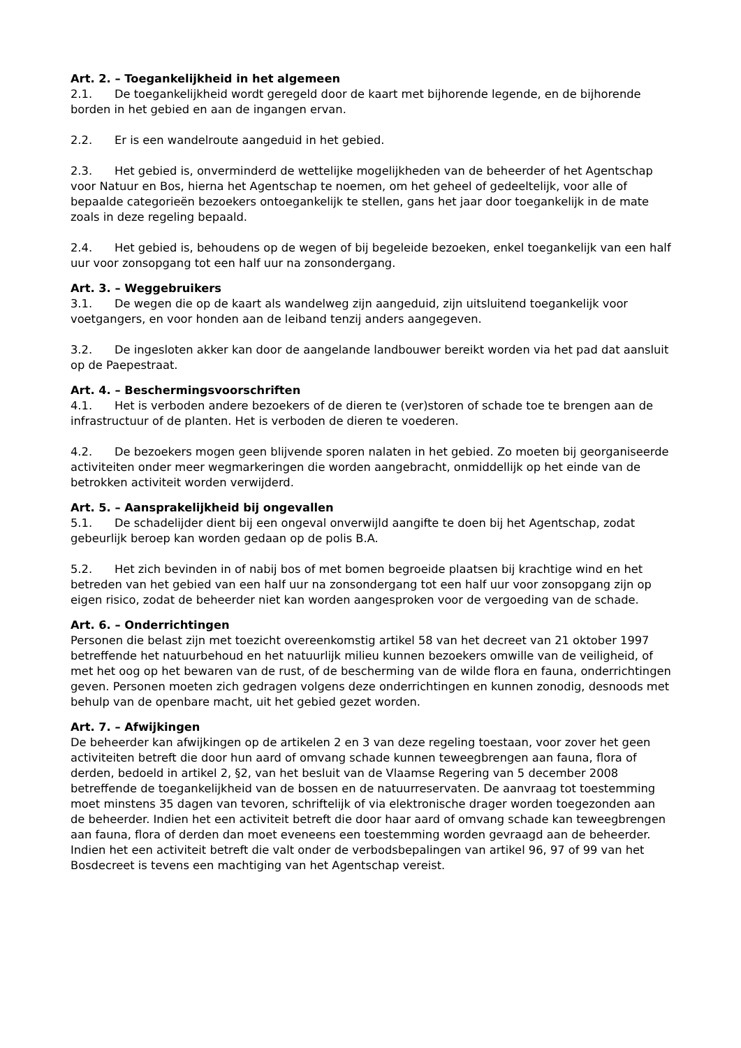Art. 2. – Toegankelijkheid in het algemeen
2.1. De toegankelijkheid wordt geregeld door de kaart met bijhorende legende, en de bijhorende borden in het gebied en aan de ingangen ervan.
2.2. Er is een wandelroute aangeduid in het gebied.
2.3. Het gebied is, onverminderd de wettelijke mogelijkheden van de beheerder of het Agentschap voor Natuur en Bos, hierna het Agentschap te noemen, om het geheel of gedeeltelijk, voor alle of bepaalde categorieën bezoekers ontoegankelijk te stellen, gans het jaar door toegankelijk in de mate zoals in deze regeling bepaald.
2.4. Het gebied is, behoudens op de wegen of bij begeleide bezoeken, enkel toegankelijk van een half uur voor zonsopgang tot een half uur na zonsondergang.
Art. 3. – Weggebruikers
3.1. De wegen die op de kaart als wandelweg zijn aangeduid, zijn uitsluitend toegankelijk voor voetgangers, en voor honden aan de leiband tenzij anders aangegeven.
3.2. De ingesloten akker kan door de aangelande landbouwer bereikt worden via het pad dat aansluit op de Paepestraat.
Art. 4. – Beschermingsvoorschriften
4.1. Het is verboden andere bezoekers of de dieren te (ver)storen of schade toe te brengen aan de infrastructuur of de planten. Het is verboden de dieren te voederen.
4.2. De bezoekers mogen geen blijvende sporen nalaten in het gebied. Zo moeten bij georganiseerde activiteiten onder meer wegmarkeringen die worden aangebracht, onmiddellijk op het einde van de betrokken activiteit worden verwijderd.
Art. 5. – Aansprakelijkheid bij ongevallen
5.1. De schadelijder dient bij een ongeval onverwijld aangifte te doen bij het Agentschap, zodat gebeurlijk beroep kan worden gedaan op de polis B.A.
5.2. Het zich bevinden in of nabij bos of met bomen begroeide plaatsen bij krachtige wind en het betreden van het gebied van een half uur na zonsondergang tot een half uur voor zonsopgang zijn op eigen risico, zodat de beheerder niet kan worden aangesproken voor de vergoeding van de schade.
Art. 6. – Onderrichtingen
Personen die belast zijn met toezicht overeenkomstig artikel 58 van het decreet van 21 oktober 1997 betreffende het natuurbehoud en het natuurlijk milieu kunnen bezoekers omwille van de veiligheid, of met het oog op het bewaren van de rust, of de bescherming van de wilde flora en fauna, onderrichtingen geven. Personen moeten zich gedragen volgens deze onderrichtingen en kunnen zonodig, desnoods met behulp van de openbare macht, uit het gebied gezet worden.
Art. 7. – Afwijkingen
De beheerder kan afwijkingen op de artikelen 2 en 3 van deze regeling toestaan, voor zover het geen activiteiten betreft die door hun aard of omvang schade kunnen teweegbrengen aan fauna, flora of derden, bedoeld in artikel 2, §2, van het besluit van de Vlaamse Regering van 5 december 2008 betreffende de toegankelijkheid van de bossen en de natuurreservaten. De aanvraag tot toestemming moet minstens 35 dagen van tevoren, schriftelijk of via elektronische drager worden toegezonden aan de beheerder. Indien het een activiteit betreft die door haar aard of omvang schade kan teweegbrengen aan fauna, flora of derden dan moet eveneens een toestemming worden gevraagd aan de beheerder. Indien het een activiteit betreft die valt onder de verbodsbepalingen van artikel 96, 97 of 99 van het Bosdecreet is tevens een machtiging van het Agentschap vereist.